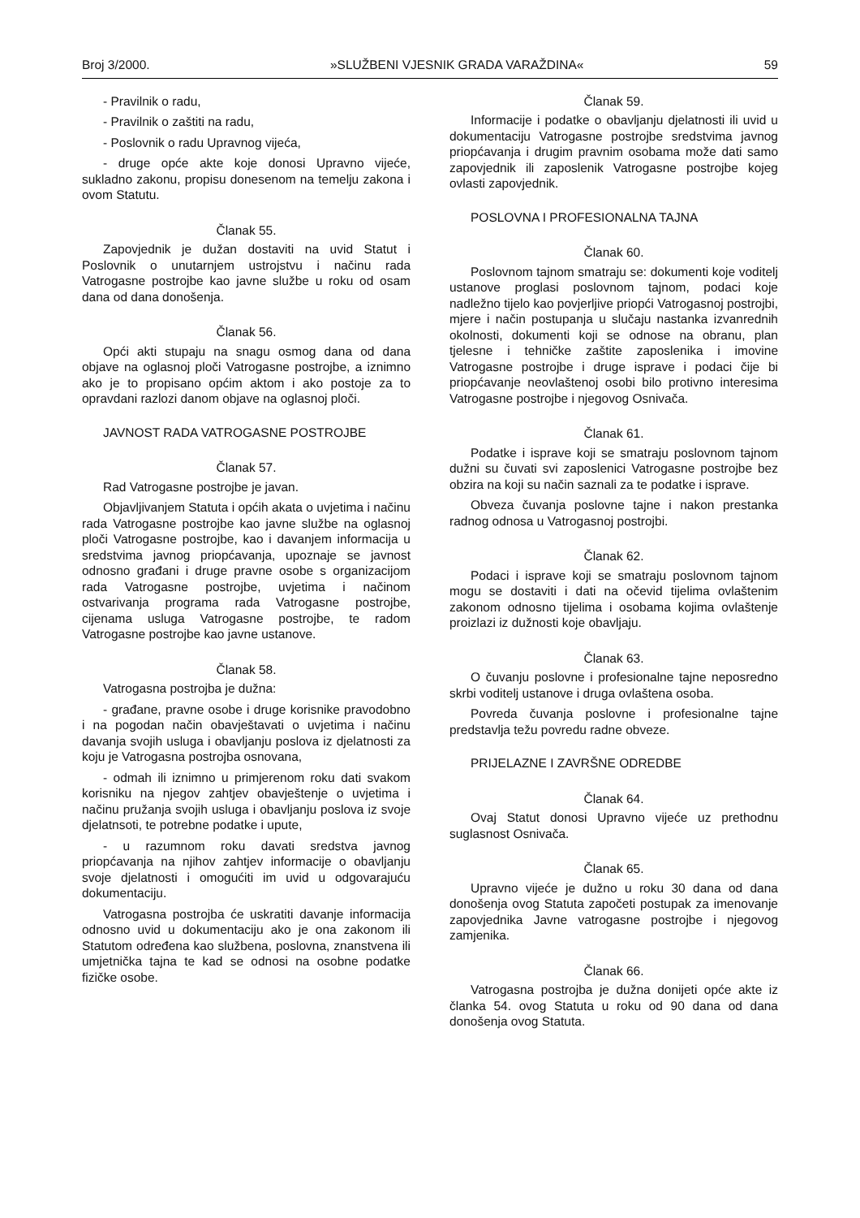Broj 3/2000. »SLUŽBENI VJESNIK GRADA VARAŽDINA« 59
- Pravilnik o radu,
- Pravilnik o zaštiti na radu,
- Poslovnik o radu Upravnog vijeća,
- druge opće akte koje donosi Upravno vijeće, sukladno zakonu, propisu donesenom na temelju zakona i ovom Statutu.
Članak 55.
Zapovjednik je dužan dostaviti na uvid Statut i Poslovnik o unutarnjem ustrojstvu i načinu rada Vatrogasne postrojbe kao javne službe u roku od osam dana od dana donošenja.
Članak 56.
Opći akti stupaju na snagu osmog dana od dana objave na oglasnoj ploči Vatrogasne postrojbe, a iznimno ako je to propisano općim aktom i ako postoje za to opravdani razlozi danom objave na oglasnoj ploči.
JAVNOST RADA VATROGASNE POSTROJBE
Članak 57.
Rad Vatrogasne postrojbe je javan.
Objavljivanjem Statuta i općih akata o uvjetima i načinu rada Vatrogasne postrojbe kao javne službe na oglasnoj ploči Vatrogasne postrojbe, kao i davanjem informacija u sredstvima javnog priopćavanja, upoznaje se javnost odnosno građani i druge pravne osobe s organizacijom rada Vatrogasne postrojbe, uvjetima i načinom ostvarivanja programa rada Vatrogasne postrojbe, cijenama usluga Vatrogasne postrojbe, te radom Vatrogasne postrojbe kao javne ustanove.
Članak 58.
Vatrogasna postrojba je dužna:
- građane, pravne osobe i druge korisnike pravodobno i na pogodan način obavještavati o uvjetima i načinu davanja svojih usluga i obavljanju poslova iz djelatnosti za koju je Vatrogasna postrojba osnovana,
- odmah ili iznimno u primjerenom roku dati svakom korisniku na njegov zahtjev obavještenje o uvjetima i načinu pružanja svojih usluga i obavljanju poslova iz svoje djelatnsoti, te potrebne podatke i upute,
- u razumnom roku davati sredstva javnog priopćavanja na njihov zahtjev informacije o obavljanju svoje djelatnosti i omogućiti im uvid u odgovarajuću dokumentaciju.
Vatrogasna postrojba će uskratiti davanje informacija odnosno uvid u dokumentaciju ako je ona zakonom ili Statutom određena kao službena, poslovna, znanstvena ili umjetnička tajna te kad se odnosi na osobne podatke fizičke osobe.
Članak 59.
Informacije i podatke o obavljanju djelatnosti ili uvid u dokumentaciju Vatrogasne postrojbe sredstvima javnog priopćavanja i drugim pravnim osobama može dati samo zapovjednik ili zaposlenik Vatrogasne postrojbe kojeg ovlasti zapovjednik.
POSLOVNA I PROFESIONALNA TAJNA
Članak 60.
Poslovnom tajnom smatraju se: dokumenti koje voditelj ustanove proglasi poslovnom tajnom, podaci koje nadležno tijelo kao povjerljive priopći Vatrogasnoj postrojbi, mjere i način postupanja u slučaju nastanka izvanrednih okolnosti, dokumenti koji se odnose na obranu, plan tjelesne i tehničke zaštite zaposlenika i imovine Vatrogasne postrojbe i druge isprave i podaci čije bi priopćavanje neovlaštenoj osobi bilo protivno interesima Vatrogasne postrojbe i njegovog Osnivača.
Članak 61.
Podatke i isprave koji se smatraju poslovnom tajnom dužni su čuvati svi zaposlenici Vatrogasne postrojbe bez obzira na koji su način saznali za te podatke i isprave.
Obveza čuvanja poslovne tajne i nakon prestanka radnog odnosa u Vatrogasnoj postrojbi.
Članak 62.
Podaci i isprave koji se smatraju poslovnom tajnom mogu se dostaviti i dati na očevid tijelima ovlaštenim zakonom odnosno tijelima i osobama kojima ovlaštenje proizlazi iz dužnosti koje obavljaju.
Članak 63.
O čuvanju poslovne i profesionalne tajne neposredno skrbi voditelj ustanove i druga ovlaštena osoba.
Povreda čuvanja poslovne i profesionalne tajne predstavlja težu povredu radne obveze.
PRIJELAZNE I ZAVRŠNE ODREDBE
Članak 64.
Ovaj Statut donosi Upravno vijeće uz prethodnu suglasnost Osnivača.
Članak 65.
Upravno vijeće je dužno u roku 30 dana od dana donošenja ovog Statuta započeti postupak za imenovanje zapovjednika Javne vatrogasne postrojbe i njegovog zamjenika.
Članak 66.
Vatrogasna postrojba je dužna donijeti opće akte iz članka 54. ovog Statuta u roku od 90 dana od dana donošenja ovog Statuta.